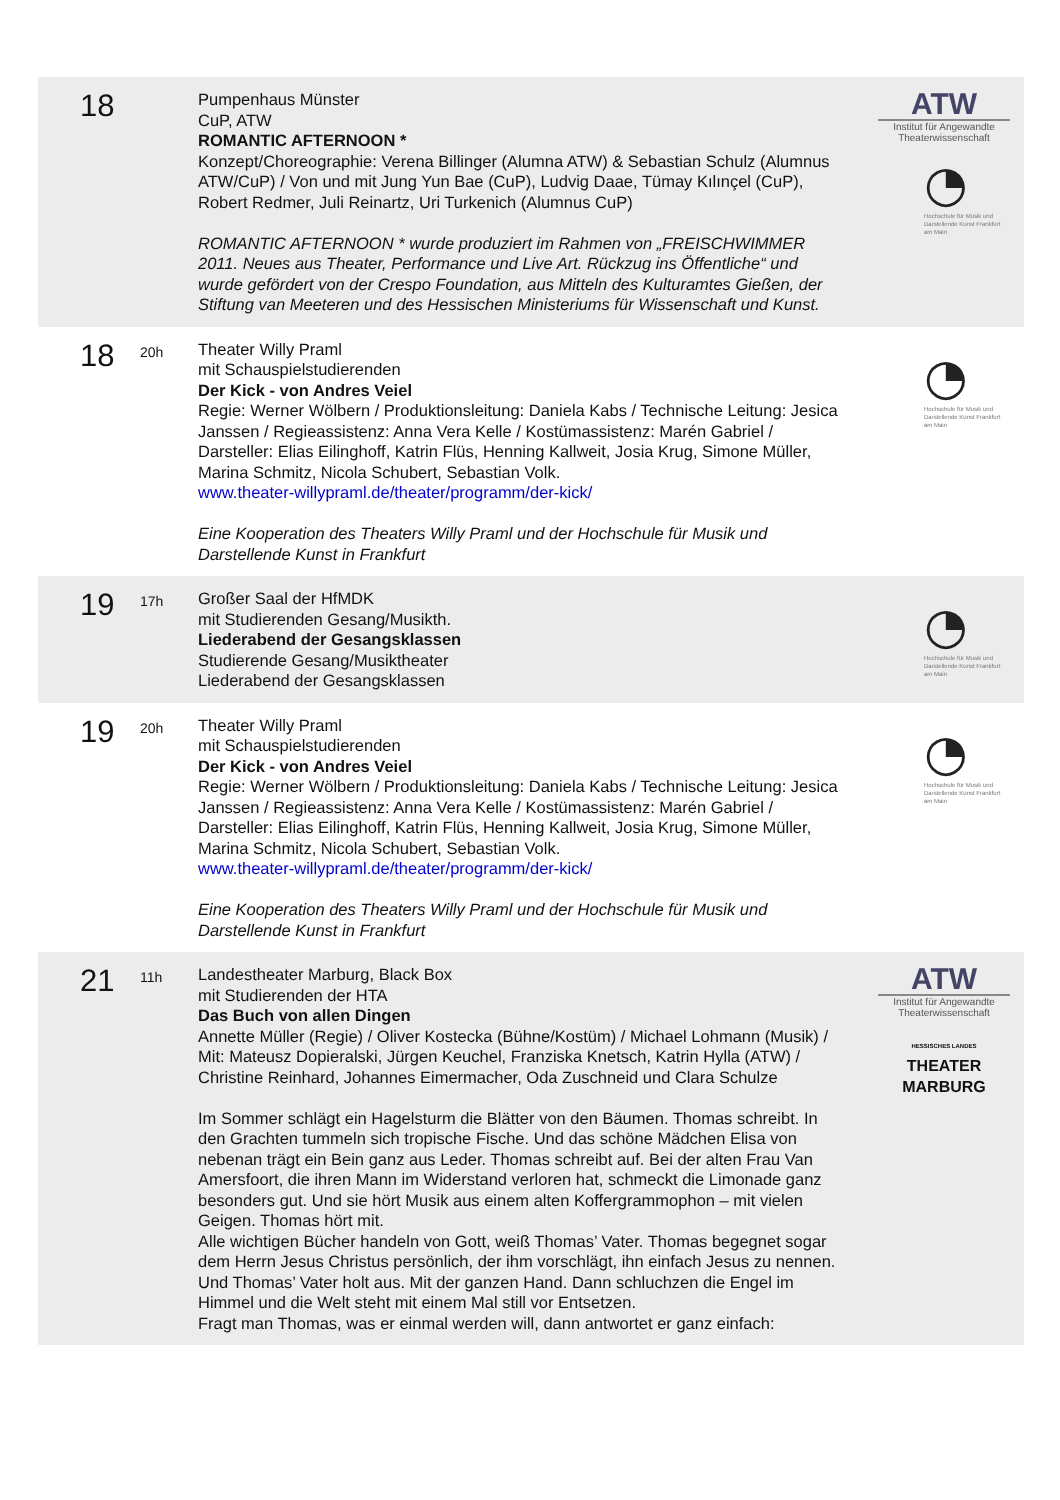| 18 | | Pumpenhaus Münster CuP, ATW ROMANTIC AFTERNOON * Konzept/Choreographie: Verena Billinger (Alumna ATW) & Sebastian Schulz (Alumnus ATW/CuP) / Von und mit Jung Yun Bae (CuP), Ludvig Daae, Tümay Kılınçel (CuP), Robert Redmer, Juli Reinartz, Uri Turkenich (Alumnus CuP) ROMANTIC AFTERNOON * wurde produziert im Rahmen von „FREISCHWIMMER 2011. Neues aus Theater, Performance und Live Art. Rückzug ins Öffentliche“ und wurde gefördert von der Crespo Foundation, aus Mitteln des Kulturamtes Gießen, der Stiftung van Meeteren und des Hessischen Ministeriums für Wissenschaft und Kunst. | ATW Institut für Angewandte Theaterwissenschaft ◔ Hochschule für Musik und Darstellende Kunst Frankfurt am Main |
| 18 | 20h | Theater Willy Praml mit Schauspielstudierenden Der Kick - von Andres Veiel Regie: Werner Wölbern / Produktionsleitung: Daniela Kabs / Technische Leitung: Jesica Janssen / Regieassistenz: Anna Vera Kelle / Kostümassistenz: Marén Gabriel / Darsteller: Elias Eilinghoff, Katrin Flüs, Henning Kallweit, Josia Krug, Simone Müller, Marina Schmitz, Nicola Schubert, Sebastian Volk. www.theater-willypraml.de/theater/programm/der-kick/ Eine Kooperation des Theaters Willy Praml und der Hochschule für Musik und Darstellende Kunst in Frankfurt | ◔ Hochschule für Musik und Darstellende Kunst Frankfurt am Main |
| 19 | 17h | Großer Saal der HfMDK mit Studierenden Gesang/Musikth. Liederabend der Gesangsklassen Studierende Gesang/Musiktheater Liederabend der Gesangsklassen | ◔ Hochschule für Musik und Darstellende Kunst Frankfurt am Main |
| 19 | 20h | Theater Willy Praml mit Schauspielstudierenden Der Kick - von Andres Veiel Regie: Werner Wölbern / Produktionsleitung: Daniela Kabs / Technische Leitung: Jesica Janssen / Regieassistenz: Anna Vera Kelle / Kostümassistenz: Marén Gabriel / Darsteller: Elias Eilinghoff, Katrin Flüs, Henning Kallweit, Josia Krug, Simone Müller, Marina Schmitz, Nicola Schubert, Sebastian Volk. www.theater-willypraml.de/theater/programm/der-kick/ Eine Kooperation des Theaters Willy Praml und der Hochschule für Musik und Darstellende Kunst in Frankfurt | ◔ Hochschule für Musik und Darstellende Kunst Frankfurt am Main |
| 21 | 11h | Landestheater Marburg, Black Box mit Studierenden der HTA Das Buch von allen Dingen Annette Müller (Regie) / Oliver Kostecka (Bühne/Kostüm) / Michael Lohmann (Musik) / Mit: Mateusz Dopieralski, Jürgen Keuchel, Franziska Knetsch, Katrin Hylla (ATW) / Christine Reinhard, Johannes Eimermacher, Oda Zuschneid und Clara Schulze Im Sommer schlägt ein Hagelsturm die Blätter von den Bäumen. Thomas schreibt. In den Grachten tummeln sich tropische Fische. Und das schöne Mädchen Elisa von nebenan trägt ein Bein ganz aus Leder. Thomas schreibt auf. Bei der alten Frau Van Amersfoort, die ihren Mann im Widerstand verloren hat, schmeckt die Limonade ganz besonders gut. Und sie hört Musik aus einem alten Koffergrammophon – mit vielen Geigen. Thomas hört mit. Alle wichtigen Bücher handeln von Gott, weiß Thomas’ Vater. Thomas begegnet sogar dem Herrn Jesus Christus persönlich, der ihm vorschlägt, ihn einfach Jesus zu nennen. Und Thomas’ Vater holt aus. Mit der ganzen Hand. Dann schluchzen die Engel im Himmel und die Welt steht mit einem Mal still vor Entsetzen. Fragt man Thomas, was er einmal werden will, dann antwortet er ganz einfach: | ATW Institut für Angewandte Theaterwissenschaft HESSISCHES LANDES THEATER MARBURG |